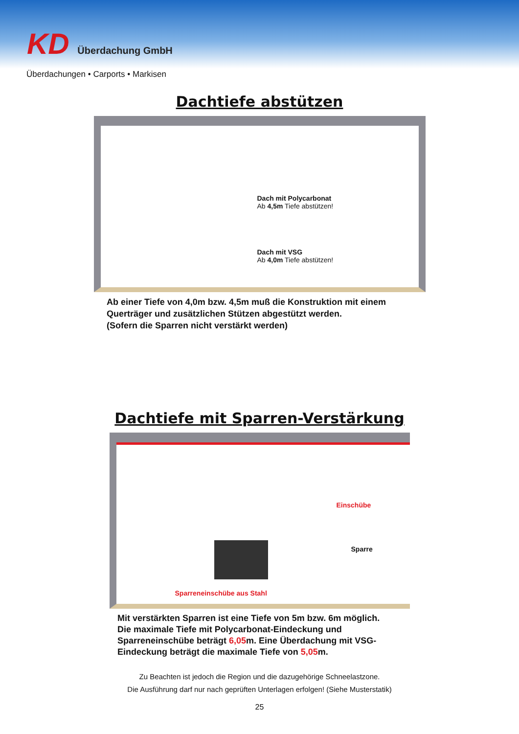KD Überdachung GmbH
Überdachungen • Carports • Markisen
Dachtiefe abstützen
Dach mit Polycarbonat
Ab 4,5m Tiefe abstützen!
Dach mit VSG
Ab 4,0m Tiefe abstützen!
Ab einer Tiefe von 4,0m bzw. 4,5m muß die Konstruktion mit einem
Querträger und zusätzlichen Stützen abgestützt werden.
(Sofern die Sparren nicht verstärkt werden)
Dachtiefe mit Sparren-Verstärkung
Einschübe
Sparre
Sparreneinschübe aus Stahl
Mit verstärkten Sparren ist eine Tiefe von 5m bzw. 6m möglich.
Die maximale Tiefe mit Polycarbonat-Eindeckung und
Sparreneinschübe beträgt 6,05m. Eine Überdachung mit VSG-
Eindeckung beträgt die maximale Tiefe von 5,05m.
Zu Beachten ist jedoch die Region und die dazugehörige Schneelastzone.
Die Ausführung darf nur nach geprüften Unterlagen erfolgen! (Siehe Musterstatik)
25